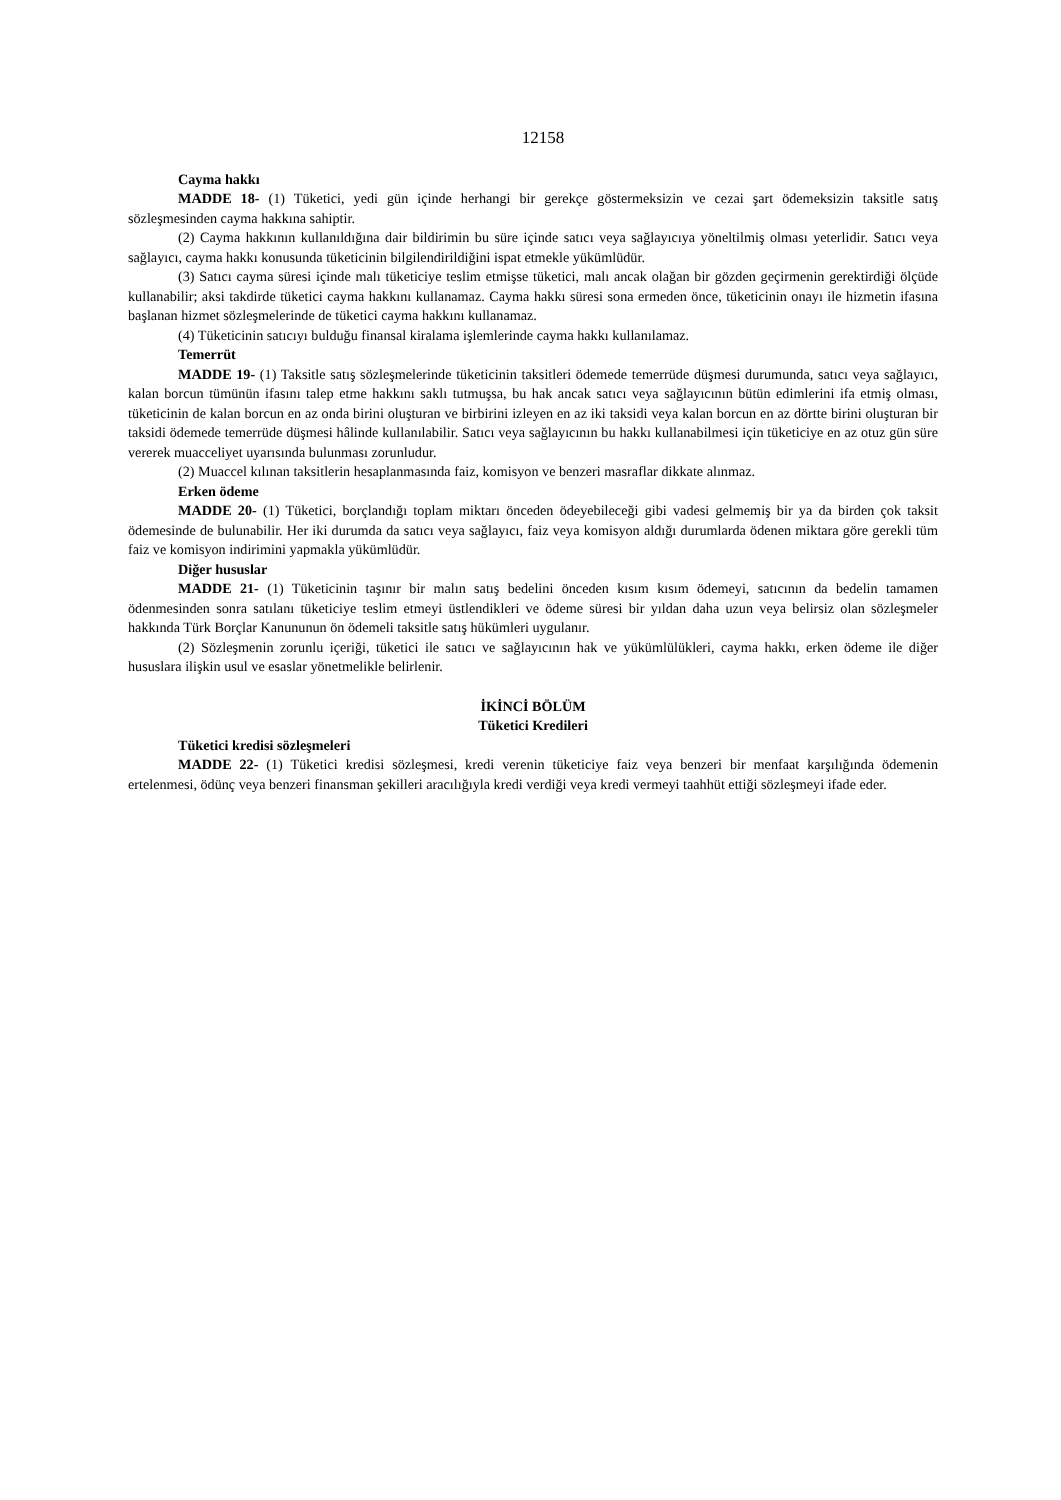12158
Cayma hakkı
MADDE 18- (1) Tüketici, yedi gün içinde herhangi bir gerekçe göstermeksizin ve cezai şart ödemeksizin taksitle satış sözleşmesinden cayma hakkına sahiptir.
(2) Cayma hakkının kullanıldığına dair bildirimin bu süre içinde satıcı veya sağlayıcıya yöneltilmiş olması yeterlidir. Satıcı veya sağlayıcı, cayma hakkı konusunda tüketicinin bilgilendirildiğini ispat etmekle yükümlüdür.
(3) Satıcı cayma süresi içinde malı tüketiciye teslim etmişse tüketici, malı ancak olağan bir gözden geçirmenin gerektirdiği ölçüde kullanabilir; aksi takdirde tüketici cayma hakkını kullanamaz. Cayma hakkı süresi sona ermeden önce, tüketicinin onayı ile hizmetin ifasına başlanan hizmet sözleşmelerinde de tüketici cayma hakkını kullanamaz.
(4) Tüketicinin satıcıyı bulduğu finansal kiralama işlemlerinde cayma hakkı kullanılamaz.
Temerrüt
MADDE 19- (1) Taksitle satış sözleşmelerinde tüketicinin taksitleri ödemede temerrüde düşmesi durumunda, satıcı veya sağlayıcı, kalan borcun tümünün ifasını talep etme hakkını saklı tutmuşsa, bu hak ancak satıcı veya sağlayıcının bütün edimlerini ifa etmiş olması, tüketicinin de kalan borcun en az onda birini oluşturan ve birbirini izleyen en az iki taksidi veya kalan borcun en az dörtte birini oluşturan bir taksidi ödemede temerrüde düşmesi hâlinde kullanılabilir. Satıcı veya sağlayıcının bu hakkı kullanabilmesi için tüketiciye en az otuz gün süre vererek muacceliyet uyarısında bulunması zorunludur.
(2) Muaccel kılınan taksitlerin hesaplanmasında faiz, komisyon ve benzeri masraflar dikkate alınmaz.
Erken ödeme
MADDE 20- (1) Tüketici, borçlandığı toplam miktarı önceden ödeyebileceği gibi vadesi gelmemiş bir ya da birden çok taksit ödemesinde de bulunabilir. Her iki durumda da satıcı veya sağlayıcı, faiz veya komisyon aldığı durumlarda ödenen miktara göre gerekli tüm faiz ve komisyon indirimini yapmakla yükümlüdür.
Diğer hususlar
MADDE 21- (1) Tüketicinin taşınır bir malın satış bedelini önceden kısım kısım ödemeyi, satıcının da bedelin tamamen ödenmesinden sonra satılanı tüketiciye teslim etmeyi üstlendikleri ve ödeme süresi bir yıldan daha uzun veya belirsiz olan sözleşmeler hakkında Türk Borçlar Kanununun ön ödemeli taksitle satış hükümleri uygulanır.
(2) Sözleşmenin zorunlu içeriği, tüketici ile satıcı ve sağlayıcının hak ve yükümlülükleri, cayma hakkı, erken ödeme ile diğer hususlara ilişkin usul ve esaslar yönetmelikle belirlenir.
İKİNCİ BÖLÜM
Tüketici Kredileri
Tüketici kredisi sözleşmeleri
MADDE 22- (1) Tüketici kredisi sözleşmesi, kredi verenin tüketiciye faiz veya benzeri bir menfaat karşılığında ödemenin ertelenmesi, ödünç veya benzeri finansman şekilleri aracılığıyla kredi verdiği veya kredi vermeyi taahhüt ettiği sözleşmeyi ifade eder.